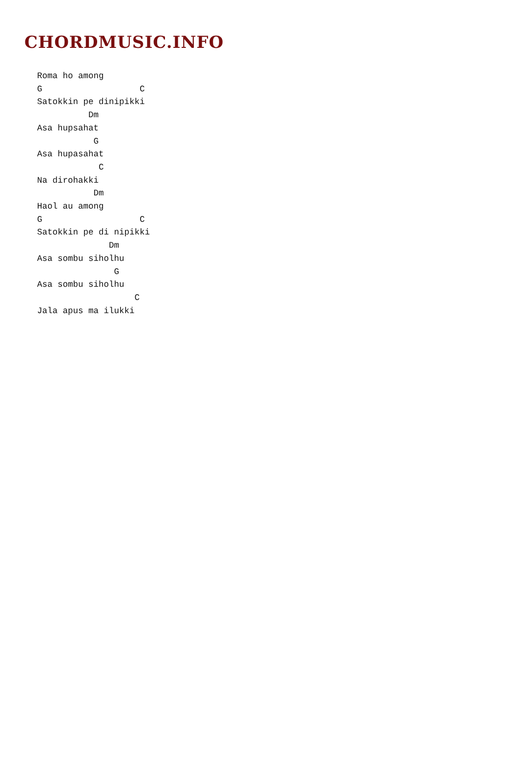CHORDMUSIC.INFO
Roma ho among
G                   C
Satokkin pe dinipikki
          Dm
Asa hupsahat
           G
Asa hupasahat
            C
Na dirohakki
           Dm
Haol au among
G                   C
Satokkin pe di nipikki
              Dm
Asa sombu siholhu
               G
Asa sombu siholhu
                   C
Jala apus ma ilukki